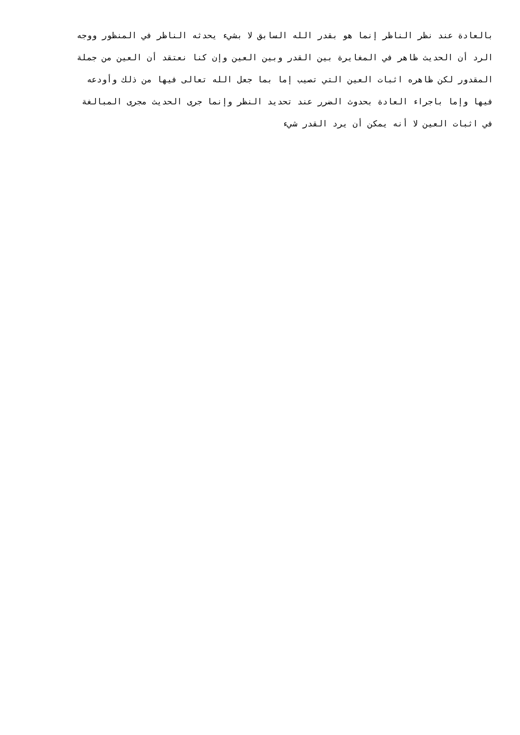بالعادة عند نظر الناظر إنما هو بقدر الله السابق لا بشيء يحدثه الناظر في المنظور ووجه
الرد أن الحديث ظاهر في المغايرة بين القدر وبين العين وإن كنا نعتقد أن العين من جملة
المقدور لكن ظاهره اثبات العين التي تصيب إما بما جعل الله تعالى فيها من ذلك وأودعه
فيها وإما باجراء العادة بحدوث الضرر عند تحديد النظر وإنما جرى الحديث مجرى المبالغة
في اثبات العين لا أنه يمكن أن يرد القدر شيء